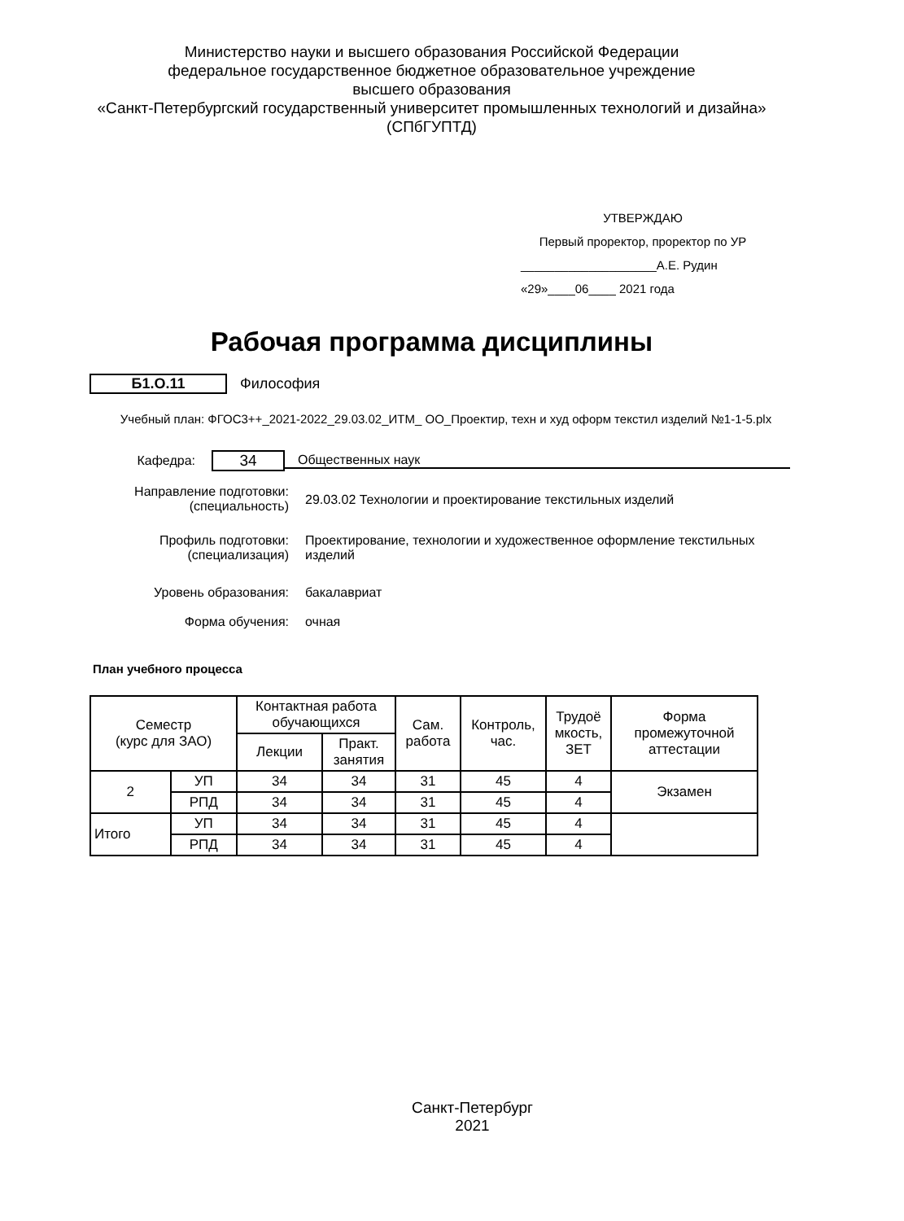Министерство науки и высшего образования Российской Федерации
федеральное государственное бюджетное образовательное учреждение
высшего образования
«Санкт-Петербургский государственный университет промышленных технологий и дизайна»
(СПбГУПТД)
УТВЕРЖДАЮ
Первый проректор, проректор по УР
____________________А.Е. Рудин
«29»____06____ 2021 года
Рабочая программа дисциплины
Б1.О.11 Философия
Учебный план: ФГОС3++_2021-2022_29.03.02_ИТМ_ ОО_Проектир, техн и худ оформ текстил изделий №1-1-5.plx
Кафедра: 34 Общественных наук
Направление подготовки: (специальность) 29.03.02 Технологии и проектирование текстильных изделий
Профиль подготовки: (специализация) Проектирование, технологии и художественное оформление текстильных изделий
Уровень образования: бакалавриат
Форма обучения: очная
План учебного процесса
| Семестр (курс для ЗАО) | | Контактная работа обучающихся | | Сам. работа | Контроль, час. | Трудоё мкость, ЗЕТ | Форма промежуточной аттестации |
| --- | --- | --- | --- | --- | --- | --- | --- |
| | | Лекции | Практ. занятия | | | | |
| 2 | УП | 34 | 34 | 31 | 45 | 4 | Экзамен |
| | РПД | 34 | 34 | 31 | 45 | 4 | |
| Итого | УП | 34 | 34 | 31 | 45 | 4 | |
| | РПД | 34 | 34 | 31 | 45 | 4 | |
Санкт-Петербург
2021